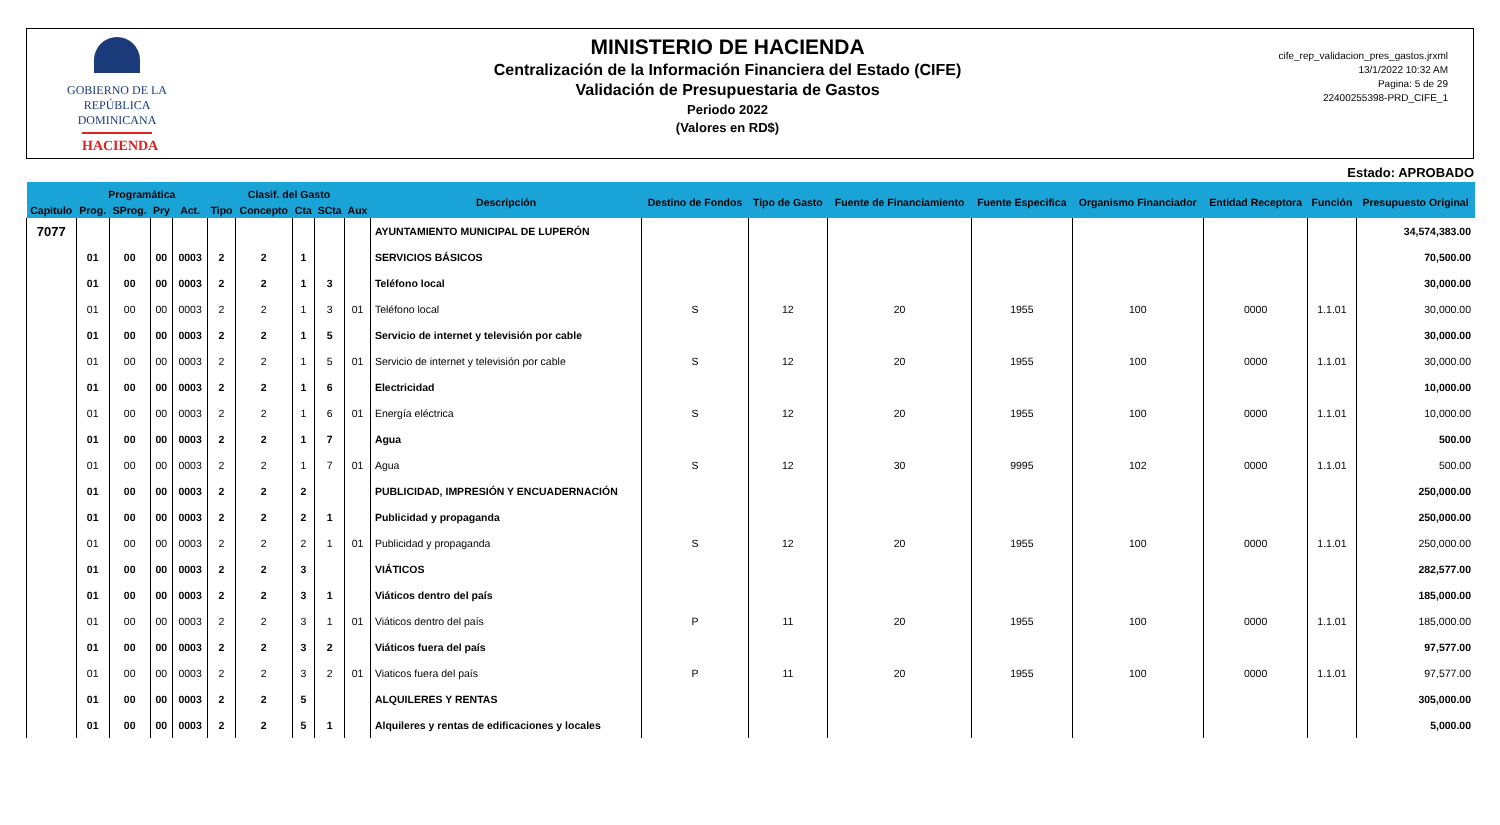GOBIERNO DE LA
REPÚBLICA
DOMINICANA
HACIENDA
MINISTERIO DE HACIENDA
Centralización de la Información Financiera del Estado (CIFE)
Validación de Presupuestaria de Gastos
Periodo 2022
(Valores en RD$)
cife_rep_validacion_pres_gastos.jrxml
13/1/2022 10:32 AM
Pagina: 5 de 29
22400255398-PRD_CIFE_1
Estado: APROBADO
| | Programática | | | | Clasif. del Gasto | | | | | Descripción | Destino de Fondos | Tipo de Gasto | Fuente de Financiamiento | Fuente Especifica | Organismo Financiador | Entidad Receptora | Función | Presupuesto Original |
| --- | --- | --- | --- | --- | --- | --- | --- | --- | --- | --- | --- | --- | --- | --- | --- | --- | --- | --- |
| Capitulo | Prog. | SProg. | Pry | Act. | Tipo | Concepto | Cta | SCta | Aux | | | | | | | | | |
| 7077 | | | | | | | | | | AYUNTAMIENTO MUNICIPAL DE LUPERÓN | | | | | | | | 34,574,383.00 |
| | 01 | 00 | 00 | 0003 | 2 | 2 | 1 | | | SERVICIOS BÁSICOS | | | | | | | | 70,500.00 |
| | 01 | 00 | 00 | 0003 | 2 | 2 | 1 | 3 | | Teléfono local | | | | | | | | 30,000.00 |
| | 01 | 00 | 00 | 0003 | 2 | 2 | 1 | 3 | 01 | Teléfono local | S | 12 | 20 | 1955 | 100 | 0000 | 1.1.01 | 30,000.00 |
| | 01 | 00 | 00 | 0003 | 2 | 2 | 1 | 5 | | Servicio de internet y televisión por cable | | | | | | | | 30,000.00 |
| | 01 | 00 | 00 | 0003 | 2 | 2 | 1 | 5 | 01 | Servicio de internet y televisión por cable | S | 12 | 20 | 1955 | 100 | 0000 | 1.1.01 | 30,000.00 |
| | 01 | 00 | 00 | 0003 | 2 | 2 | 1 | 6 | | Electricidad | | | | | | | | 10,000.00 |
| | 01 | 00 | 00 | 0003 | 2 | 2 | 1 | 6 | 01 | Energía eléctrica | S | 12 | 20 | 1955 | 100 | 0000 | 1.1.01 | 10,000.00 |
| | 01 | 00 | 00 | 0003 | 2 | 2 | 1 | 7 | | Agua | | | | | | | | 500.00 |
| | 01 | 00 | 00 | 0003 | 2 | 2 | 1 | 7 | 01 | Agua | S | 12 | 30 | 9995 | 102 | 0000 | 1.1.01 | 500.00 |
| | 01 | 00 | 00 | 0003 | 2 | 2 | 2 | | | PUBLICIDAD, IMPRESIÓN Y ENCUADERNACIÓN | | | | | | | | 250,000.00 |
| | 01 | 00 | 00 | 0003 | 2 | 2 | 2 | 1 | | Publicidad y propaganda | | | | | | | | 250,000.00 |
| | 01 | 00 | 00 | 0003 | 2 | 2 | 2 | 1 | 01 | Publicidad y propaganda | S | 12 | 20 | 1955 | 100 | 0000 | 1.1.01 | 250,000.00 |
| | 01 | 00 | 00 | 0003 | 2 | 2 | 3 | | | VIÁTICOS | | | | | | | | 282,577.00 |
| | 01 | 00 | 00 | 0003 | 2 | 2 | 3 | 1 | | Viáticos dentro del país | | | | | | | | 185,000.00 |
| | 01 | 00 | 00 | 0003 | 2 | 2 | 3 | 1 | 01 | Viáticos dentro del país | P | 11 | 20 | 1955 | 100 | 0000 | 1.1.01 | 185,000.00 |
| | 01 | 00 | 00 | 0003 | 2 | 2 | 3 | 2 | | Viáticos fuera del país | | | | | | | | 97,577.00 |
| | 01 | 00 | 00 | 0003 | 2 | 2 | 3 | 2 | 01 | Viaticos fuera del país | P | 11 | 20 | 1955 | 100 | 0000 | 1.1.01 | 97,577.00 |
| | 01 | 00 | 00 | 0003 | 2 | 2 | 5 | | | ALQUILERES Y RENTAS | | | | | | | | 305,000.00 |
| | 01 | 00 | 00 | 0003 | 2 | 2 | 5 | 1 | | Alquileres y rentas de edificaciones y locales | | | | | | | | 5,000.00 |